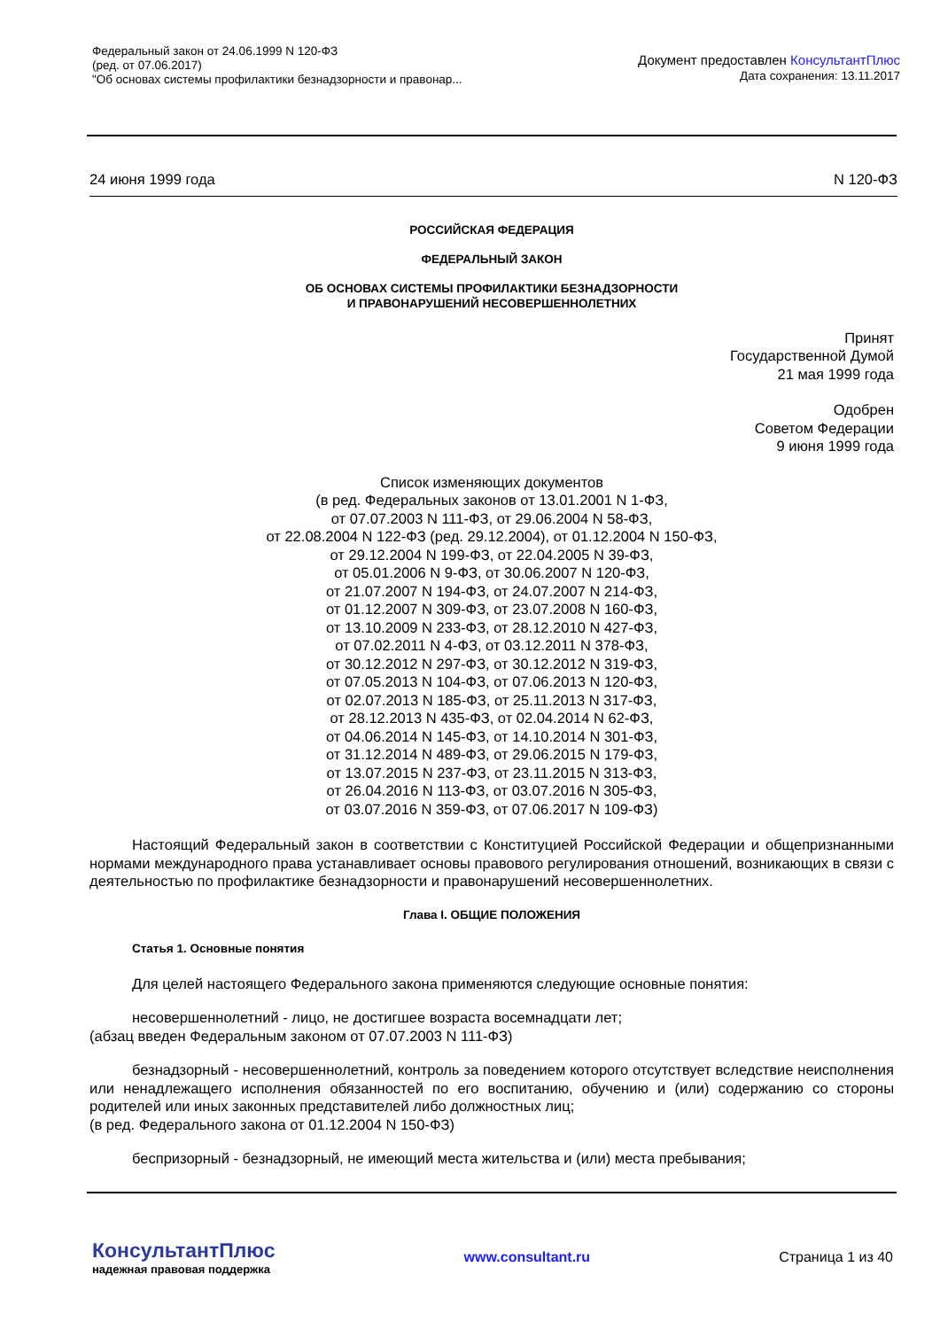Федеральный закон от 24.06.1999 N 120-ФЗ
(ред. от 07.06.2017)
"Об основах системы профилактики безнадзорности и правонар...
Документ предоставлен КонсультантПлюс
Дата сохранения: 13.11.2017
24 июня 1999 года N 120-ФЗ
РОССИЙСКАЯ ФЕДЕРАЦИЯ
ФЕДЕРАЛЬНЫЙ ЗАКОН
ОБ ОСНОВАХ СИСТЕМЫ ПРОФИЛАКТИКИ БЕЗНАДЗОРНОСТИ
И ПРАВОНАРУШЕНИЙ НЕСОВЕРШЕННОЛЕТНИХ
Принят
Государственной Думой
21 мая 1999 года
Одобрен
Советом Федерации
9 июня 1999 года
Список изменяющих документов
(в ред. Федеральных законов от 13.01.2001 N 1-ФЗ,
от 07.07.2003 N 111-ФЗ, от 29.06.2004 N 58-ФЗ,
от 22.08.2004 N 122-ФЗ (ред. 29.12.2004), от 01.12.2004 N 150-ФЗ,
от 29.12.2004 N 199-ФЗ, от 22.04.2005 N 39-ФЗ,
от 05.01.2006 N 9-ФЗ, от 30.06.2007 N 120-ФЗ,
от 21.07.2007 N 194-ФЗ, от 24.07.2007 N 214-ФЗ,
от 01.12.2007 N 309-ФЗ, от 23.07.2008 N 160-ФЗ,
от 13.10.2009 N 233-ФЗ, от 28.12.2010 N 427-ФЗ,
от 07.02.2011 N 4-ФЗ, от 03.12.2011 N 378-ФЗ,
от 30.12.2012 N 297-ФЗ, от 30.12.2012 N 319-ФЗ,
от 07.05.2013 N 104-ФЗ, от 07.06.2013 N 120-ФЗ,
от 02.07.2013 N 185-ФЗ, от 25.11.2013 N 317-ФЗ,
от 28.12.2013 N 435-ФЗ, от 02.04.2014 N 62-ФЗ,
от 04.06.2014 N 145-ФЗ, от 14.10.2014 N 301-ФЗ,
от 31.12.2014 N 489-ФЗ, от 29.06.2015 N 179-ФЗ,
от 13.07.2015 N 237-ФЗ, от 23.11.2015 N 313-ФЗ,
от 26.04.2016 N 113-ФЗ, от 03.07.2016 N 305-ФЗ,
от 03.07.2016 N 359-ФЗ, от 07.06.2017 N 109-ФЗ)
Настоящий Федеральный закон в соответствии с Конституцией Российской Федерации и общепризнанными нормами международного права устанавливает основы правового регулирования отношений, возникающих в связи с деятельностью по профилактике безнадзорности и правонарушений несовершеннолетних.
Глава I. ОБЩИЕ ПОЛОЖЕНИЯ
Статья 1. Основные понятия
Для целей настоящего Федерального закона применяются следующие основные понятия:
несовершеннолетний - лицо, не достигшее возраста восемнадцати лет;
(абзац введен Федеральным законом от 07.07.2003 N 111-ФЗ)
безнадзорный - несовершеннолетний, контроль за поведением которого отсутствует вследствие неисполнения или ненадлежащего исполнения обязанностей по его воспитанию, обучению и (или) содержанию со стороны родителей или иных законных представителей либо должностных лиц;
(в ред. Федерального закона от 01.12.2004 N 150-ФЗ)
беспризорный - безнадзорный, не имеющий места жительства и (или) места пребывания;
КонсультантПлюс
надежная правовая поддержка
www.consultant.ru Страница 1 из 40